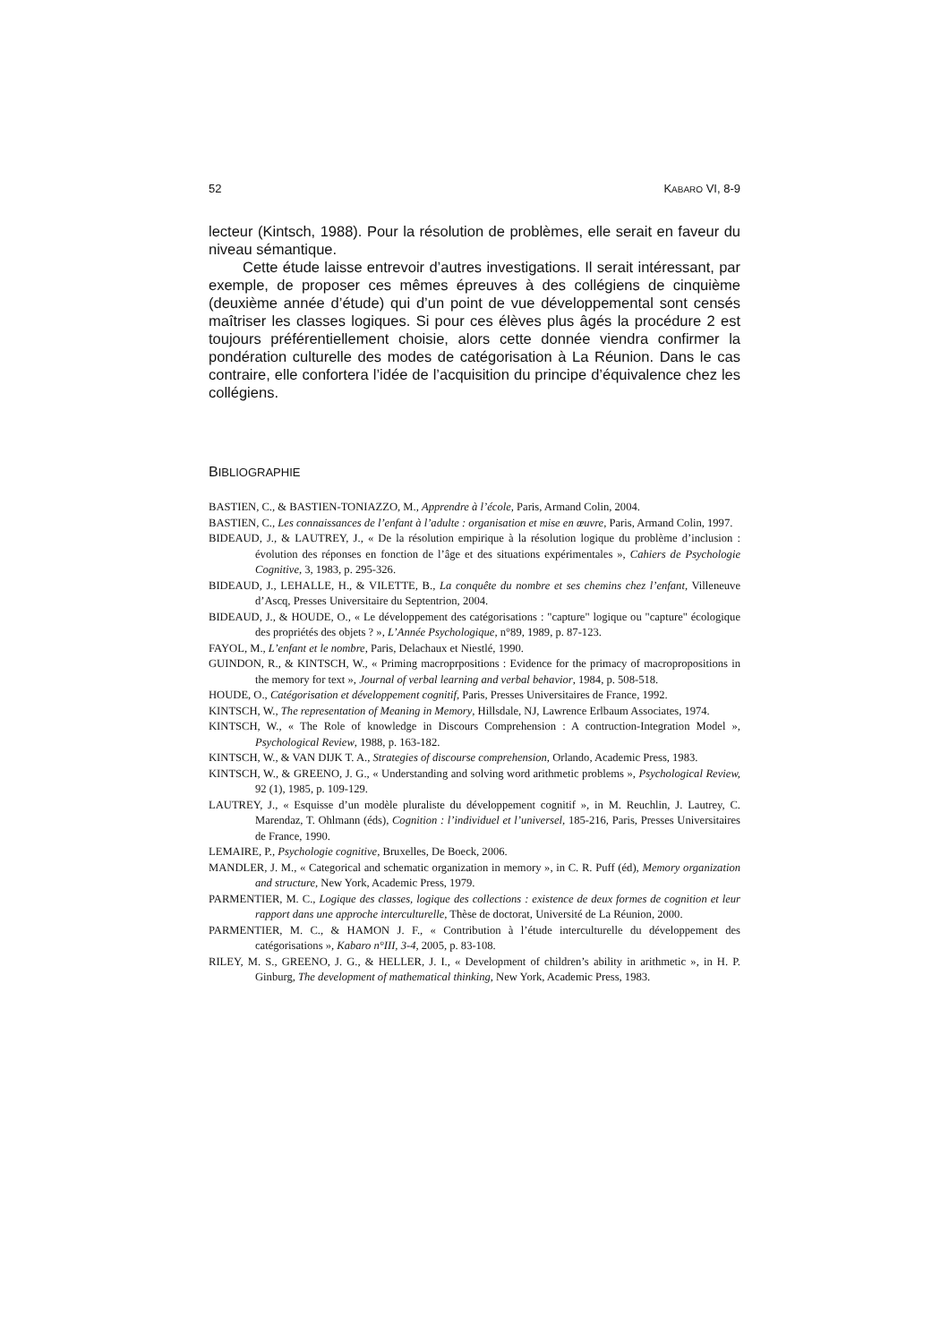52 KABARO VI, 8-9
lecteur (Kintsch, 1988). Pour la résolution de problèmes, elle serait en faveur du niveau sémantique.
Cette étude laisse entrevoir d’autres investigations. Il serait intéres­sant, par exemple, de proposer ces mêmes épreuves à des collégiens de cinquième (deuxième année d’étude) qui d’un point de vue dévelop­pemental sont censés maîtriser les classes logiques. Si pour ces élèves plus âgés la procédure 2 est toujours préférentiellement choisie, alors cette donnée viendra confirmer la pondération culturelle des modes de catégo­risation à La Réunion. Dans le cas contraire, elle confortera l’idée de l’acquisition du principe d’équivalence chez les collégiens.
BIBLIOGRAPHIE
BASTIEN, C., & BASTIEN-TONIAZZO, M., Apprendre à l’école, Paris, Armand Colin, 2004.
BASTIEN, C., Les connaissances de l’enfant à l’adulte : organisation et mise en œuvre, Paris, Armand Colin, 1997.
BIDEAUD, J., & LAUTREY, J., « De la résolution empirique à la résolution logique du problème d’inclusion : évolution des réponses en fonction de l’âge et des situations expérimentales », Cahiers de Psychologie Cognitive, 3, 1983, p. 295-326.
BIDEAUD, J., LEHALLE, H., & VILETTE, B., La conquête du nombre et ses chemins chez l’enfant, Villeneuve d’Ascq, Presses Universitaire du Septentrion, 2004.
BIDEAUD, J., & HOUDE, O., « Le développement des catégorisations : "capture" logique ou "capture" écologique des propriétés des objets ? », L’Année Psychologique, n°89, 1989, p. 87-123.
FAYOL, M., L’enfant et le nombre, Paris, Delachaux et Niestlé, 1990.
GUINDON, R., & KINTSCH, W., « Priming macroprpositions : Evidence for the primacy of macropro­positions in the memory for text », Journal of verbal learning and verbal behavior, 1984, p. 508-518.
HOUDE, O., Catégorisation et développement cognitif, Paris, Presses Universitaires de France, 1992.
KINTSCH, W., The representation of Meaning in Memory, Hillsdale, NJ, Lawrence Erlbaum Associates, 1974.
KINTSCH, W., « The Role of knowledge in Discours Comprehension : A contruction-Integration Model », Psychological Review, 1988, p. 163-182.
KINTSCH, W., & VAN DIJK T. A., Strategies of discourse comprehension, Orlando, Academic Press, 1983.
KINTSCH, W., & GREENO, J. G., « Understanding and solving word arithmetic problems », Psychological Review, 92 (1), 1985, p. 109-129.
LAUTREY, J., « Esquisse d’un modèle pluraliste du développement cognitif », in M. Reuchlin, J. Lautrey, C. Marendaz, T. Ohlmann (éds), Cognition : l’individuel et l’universel, 185-216, Paris, Presses Universitaires de France, 1990.
LEMAIRE, P., Psychologie cognitive, Bruxelles, De Boeck, 2006.
MANDLER, J. M., « Categorical and schematic organization in memory », in C. R. Puff (éd), Memory organization and structure, New York, Academic Press, 1979.
PARMENTIER, M. C., Logique des classes, logique des collections : existence de deux formes de cognition et leur rapport dans une approche interculturelle, Thèse de doctorat, Université de La Réunion, 2000.
PARMENTIER, M. C., & HAMON J. F., « Contribution à l’étude interculturelle du développement des catégorisations », Kabaro n°III, 3-4, 2005, p. 83-108.
RILEY, M. S., GREENO, J. G., & HELLER, J. I., « Development of children’s ability in arithmetic », in H. P. Ginburg, The development of mathematical thinking, New York, Academic Press, 1983.